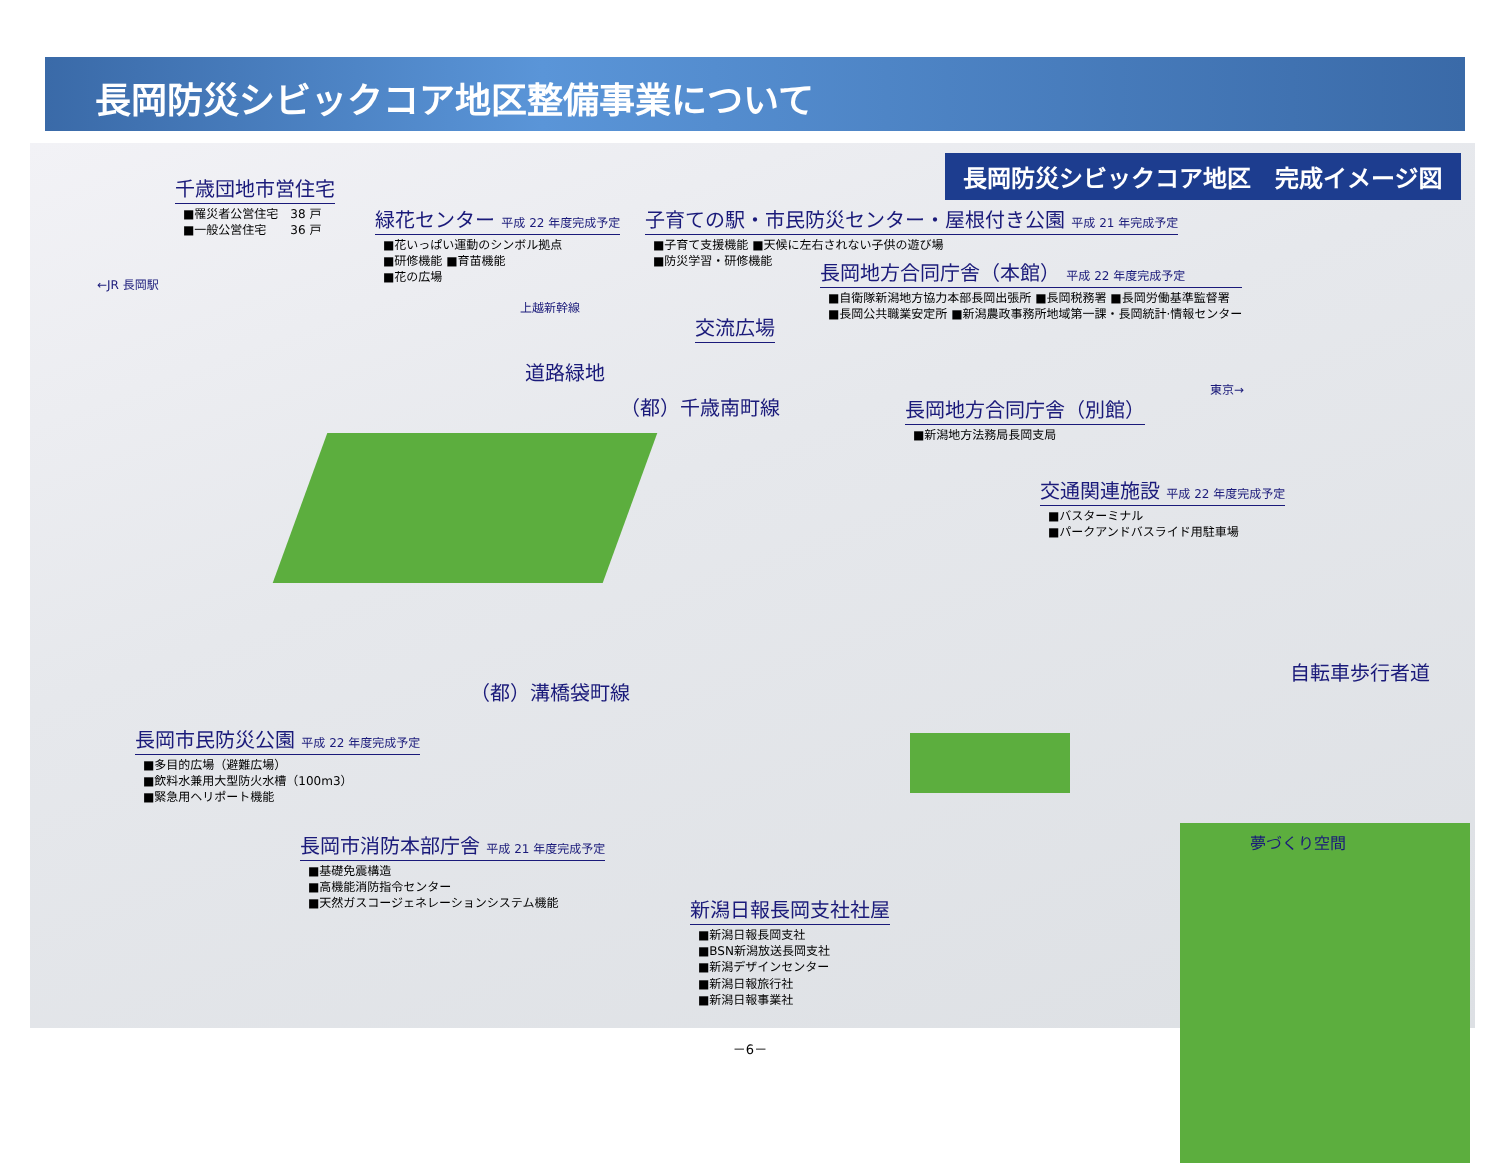長岡防災シビックコア地区整備事業について
長岡防災シビックコア地区　完成イメージ図
千歳団地市営住宅
■罹災者公営住宅　38 戸
■一般公営住宅　　36 戸
緑花センター 平成 22 年度完成予定
■花いっぱい運動のシンボル拠点
■研修機能 ■育苗機能
■花の広場
子育ての駅・市民防災センター・屋根付き公園 平成 21 年完成予定
■子育て支援機能 ■天候に左右されない子供の遊び場
■防災学習・研修機能
長岡地方合同庁舎（本館） 平成 22 年度完成予定
■自衛隊新潟地方協力本部長岡出張所 ■長岡税務署 ■長岡労働基準監督署
■長岡公共職業安定所 ■新潟農政事務所地域第一課・長岡統計·情報センター
←JR 長岡駅
上越新幹線
交流広場
道路緑地
東京→
（都）千歳南町線
長岡地方合同庁舎（別館）
■新潟地方法務局長岡支局
交通関連施設 平成 22 年度完成予定
■バスターミナル
■パークアンドバスライド用駐車場
自転車歩行者道
（都）溝橋袋町線
長岡市民防災公園 平成 22 年度完成予定
■多目的広場（避難広場）
■飲料水兼用大型防火水槽（100m3）
■緊急用ヘリポート機能
夢づくり空間
長岡市消防本部庁舎 平成 21 年度完成予定
■基礎免震構造
■高機能消防指令センター
■天然ガスコージェネレーションシステム機能
新潟日報長岡支社社屋
■新潟日報長岡支社
■BSN新潟放送長岡支社
■新潟デザインセンター
■新潟日報旅行社
■新潟日報事業社
－6－